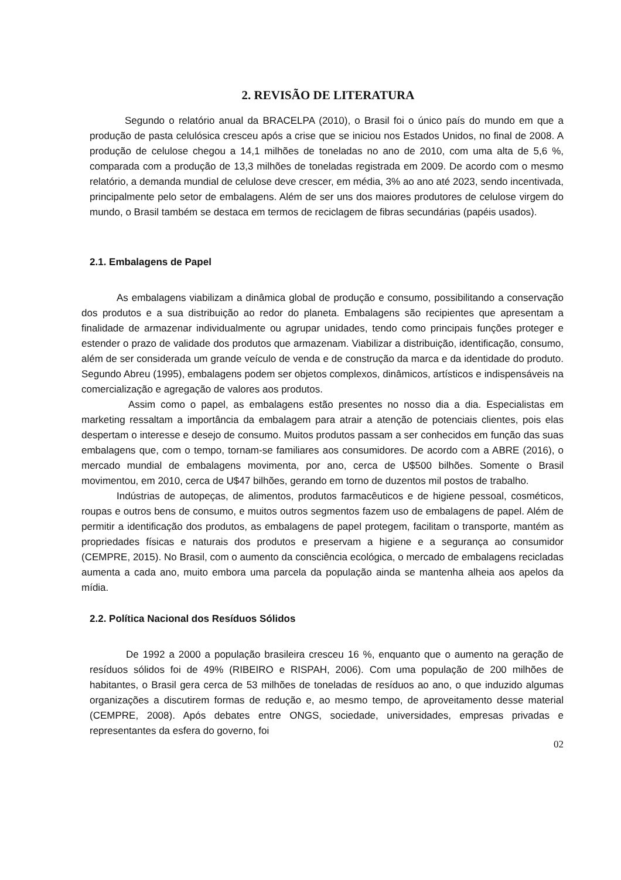2. REVISÃO DE LITERATURA
Segundo o relatório anual da BRACELPA (2010), o Brasil foi o único país do mundo em que a produção de pasta celulósica cresceu após a crise que se iniciou nos Estados Unidos, no final de 2008. A produção de celulose chegou a 14,1 milhões de toneladas no ano de 2010, com uma alta de 5,6 %, comparada com a produção de 13,3 milhões de toneladas registrada em 2009. De acordo com o mesmo relatório, a demanda mundial de celulose deve crescer, em média, 3% ao ano até 2023, sendo incentivada, principalmente pelo setor de embalagens. Além de ser uns dos maiores produtores de celulose virgem do mundo, o Brasil também se destaca em termos de reciclagem de fibras secundárias (papéis usados).
2.1. Embalagens de Papel
As embalagens viabilizam a dinâmica global de produção e consumo, possibilitando a conservação dos produtos e a sua distribuição ao redor do planeta. Embalagens são recipientes que apresentam a finalidade de armazenar individualmente ou agrupar unidades, tendo como principais funções proteger e estender o prazo de validade dos produtos que armazenam. Viabilizar a distribuição, identificação, consumo, além de ser considerada um grande veículo de venda e de construção da marca e da identidade do produto. Segundo Abreu (1995), embalagens podem ser objetos complexos, dinâmicos, artísticos e indispensáveis na comercialização e agregação de valores aos produtos.
Assim como o papel, as embalagens estão presentes no nosso dia a dia. Especialistas em marketing ressaltam a importância da embalagem para atrair a atenção de potenciais clientes, pois elas despertam o interesse e desejo de consumo. Muitos produtos passam a ser conhecidos em função das suas embalagens que, com o tempo, tornam-se familiares aos consumidores. De acordo com a ABRE (2016), o mercado mundial de embalagens movimenta, por ano, cerca de U$500 bilhões. Somente o Brasil movimentou, em 2010, cerca de U$47 bilhões, gerando em torno de duzentos mil postos de trabalho.
Indústrias de autopeças, de alimentos, produtos farmacêuticos e de higiene pessoal, cosméticos, roupas e outros bens de consumo, e muitos outros segmentos fazem uso de embalagens de papel. Além de permitir a identificação dos produtos, as embalagens de papel protegem, facilitam o transporte, mantém as propriedades físicas e naturais dos produtos e preservam a higiene e a segurança ao consumidor (CEMPRE, 2015). No Brasil, com o aumento da consciência ecológica, o mercado de embalagens recicladas aumenta a cada ano, muito embora uma parcela da população ainda se mantenha alheia aos apelos da mídia.
2.2. Política Nacional dos Resíduos Sólidos
De 1992 a 2000 a população brasileira cresceu 16 %, enquanto que o aumento na geração de resíduos sólidos foi de 49% (RIBEIRO e RISPAH, 2006). Com uma população de 200 milhões de habitantes, o Brasil gera cerca de 53 milhões de toneladas de resíduos ao ano, o que induzido algumas organizações a discutirem formas de redução e, ao mesmo tempo, de aproveitamento desse material (CEMPRE, 2008). Após debates entre ONGS, sociedade, universidades, empresas privadas e representantes da esfera do governo, foi
02